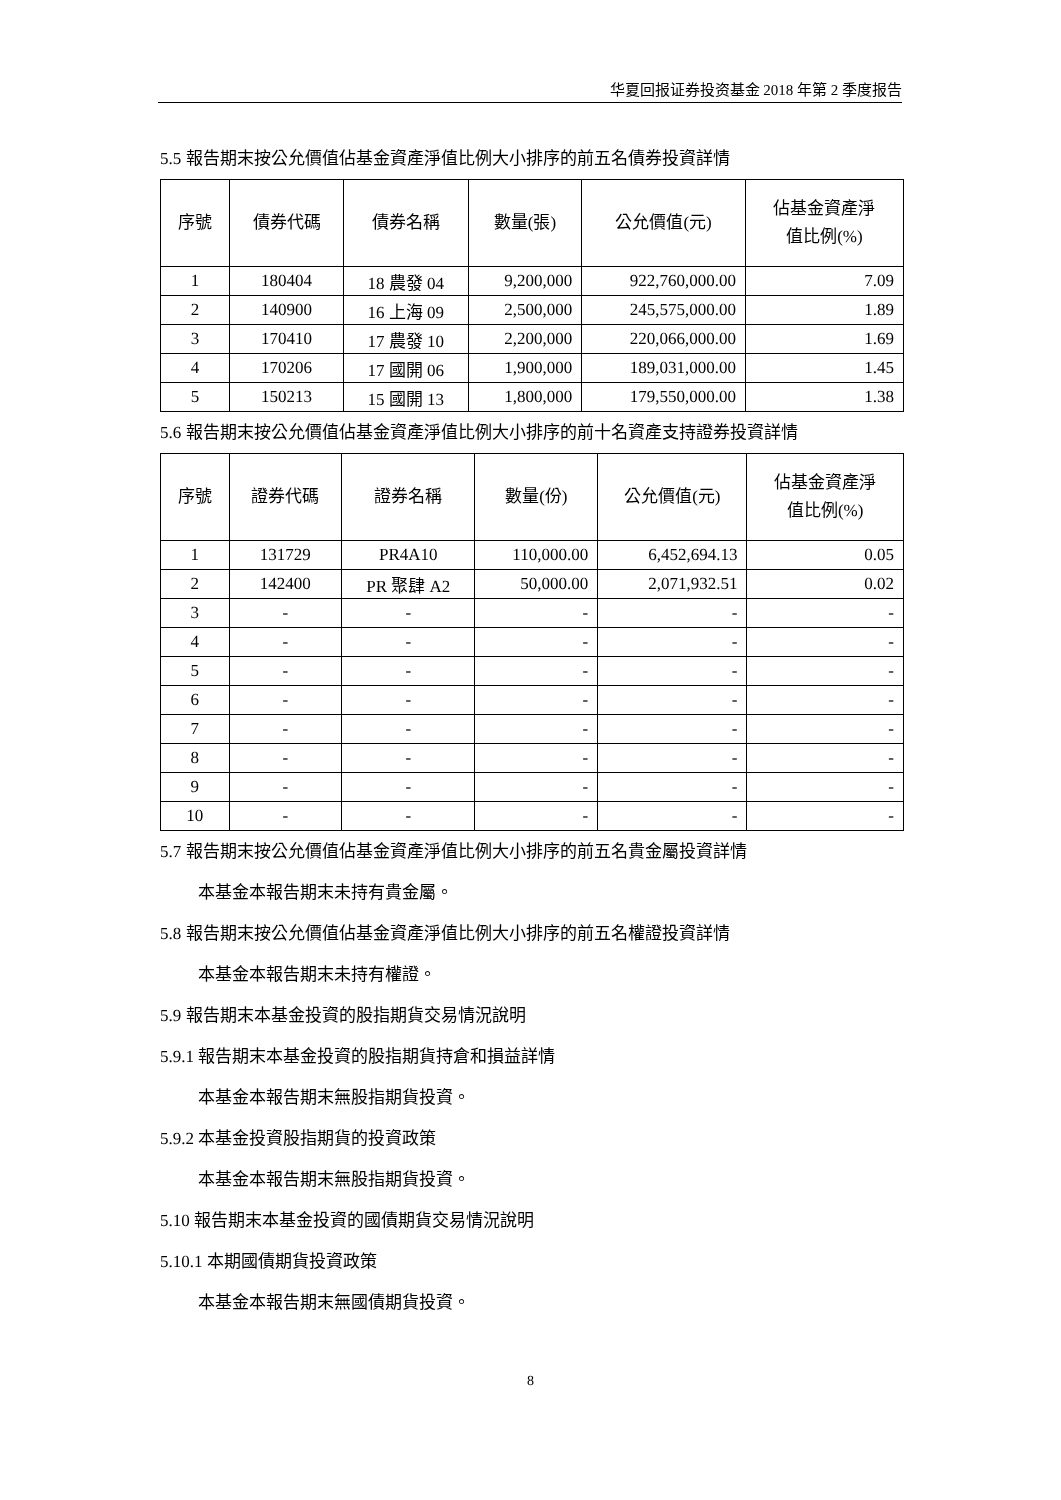华夏回报证券投资基金 2018 年第 2 季度报告
5.5 報告期末按公允價值佔基金資產淨值比例大小排序的前五名債券投資詳情
| 序號 | 債券代碼 | 債券名稱 | 數量(張) | 公允價值(元) | 佔基金資產淨 值比例(%) |
| --- | --- | --- | --- | --- | --- |
| 1 | 180404 | 18 農發 04 | 9,200,000 | 922,760,000.00 | 7.09 |
| 2 | 140900 | 16 上海 09 | 2,500,000 | 245,575,000.00 | 1.89 |
| 3 | 170410 | 17 農發 10 | 2,200,000 | 220,066,000.00 | 1.69 |
| 4 | 170206 | 17 國開 06 | 1,900,000 | 189,031,000.00 | 1.45 |
| 5 | 150213 | 15 國開 13 | 1,800,000 | 179,550,000.00 | 1.38 |
5.6 報告期末按公允價值佔基金資產淨值比例大小排序的前十名資產支持證券投資詳情
| 序號 | 證券代碼 | 證券名稱 | 數量(份) | 公允價值(元) | 佔基金資產淨 值比例(%) |
| --- | --- | --- | --- | --- | --- |
| 1 | 131729 | PR4A10 | 110,000.00 | 6,452,694.13 | 0.05 |
| 2 | 142400 | PR 聚肆 A2 | 50,000.00 | 2,071,932.51 | 0.02 |
| 3 | - | - | - | - | - |
| 4 | - | - | - | - | - |
| 5 | - | - | - | - | - |
| 6 | - | - | - | - | - |
| 7 | - | - | - | - | - |
| 8 | - | - | - | - | - |
| 9 | - | - | - | - | - |
| 10 | - | - | - | - | - |
5.7 報告期末按公允價值佔基金資產淨值比例大小排序的前五名貴金屬投資詳情
本基金本報告期末未持有貴金屬。
5.8 報告期末按公允價值佔基金資產淨值比例大小排序的前五名權證投資詳情
本基金本報告期末未持有權證。
5.9 報告期末本基金投資的股指期貨交易情況說明
5.9.1 報告期末本基金投資的股指期貨持倉和損益詳情
本基金本報告期末無股指期貨投資。
5.9.2 本基金投資股指期貨的投資政策
本基金本報告期末無股指期貨投資。
5.10 報告期末本基金投資的國債期貨交易情況說明
5.10.1 本期國債期貨投資政策
本基金本報告期末無國債期貨投資。
8